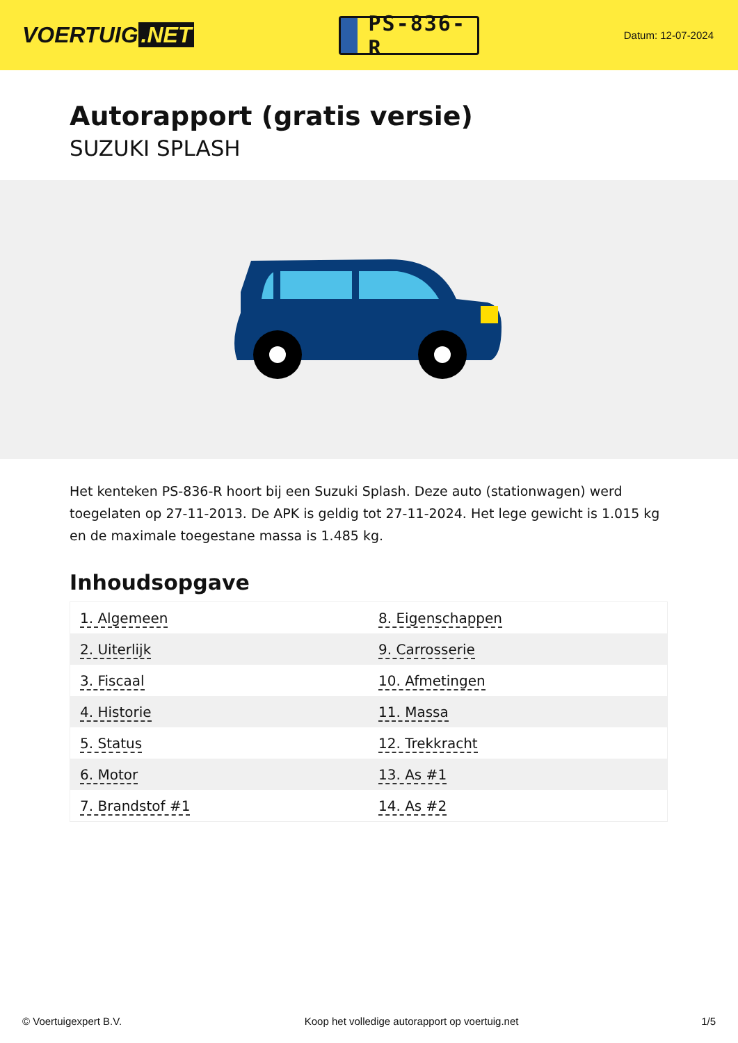VOERTUIG.NET
PS-836-R
Datum: 12-07-2024
Autorapport (gratis versie)
SUZUKI SPLASH
Het kenteken PS-836-R hoort bij een Suzuki Splash. Deze auto (stationwagen) werd toegelaten op 27-11-2013. De APK is geldig tot 27-11-2024. Het lege gewicht is 1.015 kg en de maximale toegestane massa is 1.485 kg.
Inhoudsopgave
| 1. Algemeen | 8. Eigenschappen |
| 2. Uiterlijk | 9. Carrosserie |
| 3. Fiscaal | 10. Afmetingen |
| 4. Historie | 11. Massa |
| 5. Status | 12. Trekkracht |
| 6. Motor | 13. As #1 |
| 7. Brandstof #1 | 14. As #2 |
© Voertuigexpert B.V. Koop het volledige autorapport op voertuig.net 1/5